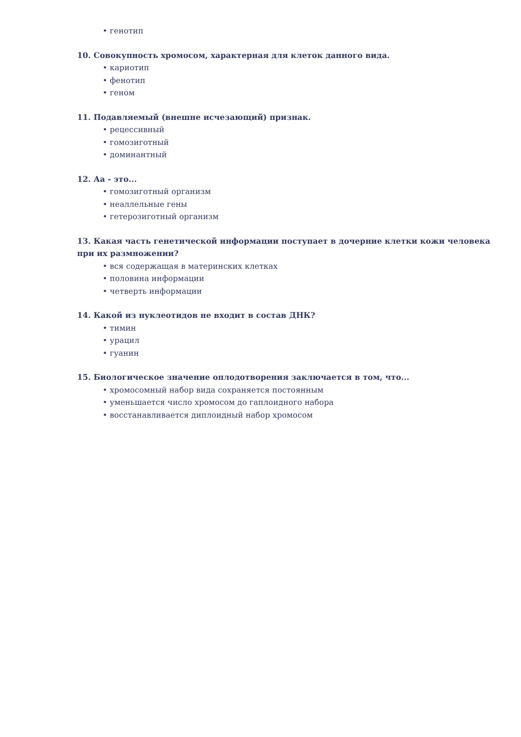• генотип
10. Совокупность хромосом, характерная для клеток данного вида.
• кариотип
• фенотип
• геном
11. Подавляемый (внешне исчезающий) признак.
• рецессивный
• гомозиготный
• доминантный
12. Аа - это...
• гомозиготный организм
• неаллельные гены
• гетерозиготный организм
13. Какая часть генетической информации поступает в дочерние клетки кожи человека при их размножении?
• вся содержащая в материнских клетках
• половина информации
• четверть информации
14. Какой из нуклеотидов не входит в состав ДНК?
• тимин
• урацил
• гуанин
15. Биологическое значение оплодотворения заключается в том, что...
• хромосомный набор вида сохраняется постоянным
• уменьшается число хромосом до гаплоидного набора
• восстанавливается диплоидный набор хромосом